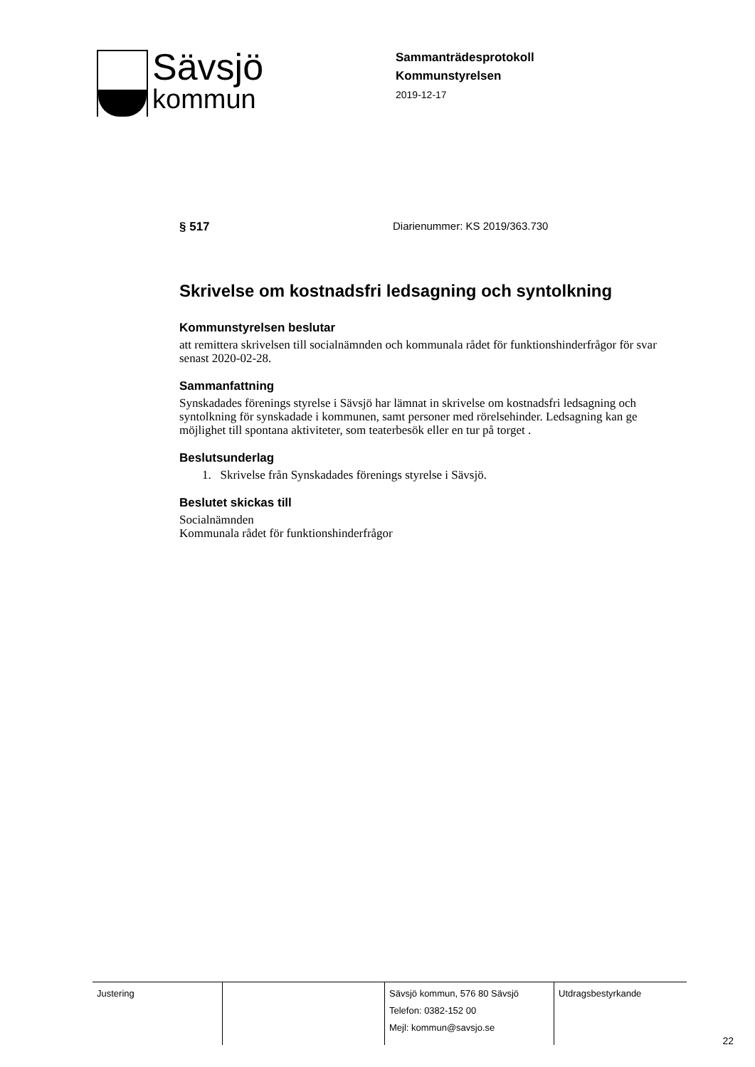Sävsjö
kommun
Sammanträdesprotokoll
Kommunstyrelsen
2019-12-17
§ 517 Diarienummer: KS 2019/363.730
Skrivelse om kostnadsfri ledsagning och syntolkning
Kommunstyrelsen beslutar
att remittera skrivelsen till socialnämnden och kommunala rådet för funktionshinderfrågor för svar senast 2020-02-28.
Sammanfattning
Synskadades förenings styrelse i Sävsjö har lämnat in skrivelse om kostnadsfri ledsagning och syntolkning för synskadade i kommunen, samt personer med rörelsehinder. Ledsagning kan ge möjlighet till spontana aktiviteter, som teaterbesök eller en tur på torget .
Beslutsunderlag
1. Skrivelse från Synskadades förenings styrelse i Sävsjö.
Beslutet skickas till
Socialnämnden
Kommunala rådet för funktionshinderfrågor
| Justering | | Sävsjö kommun, 576 80 Sävsjö Telefon: 0382-152 00 Mejl: kommun@savsjo.se | Utdragsbestyrkande |
22